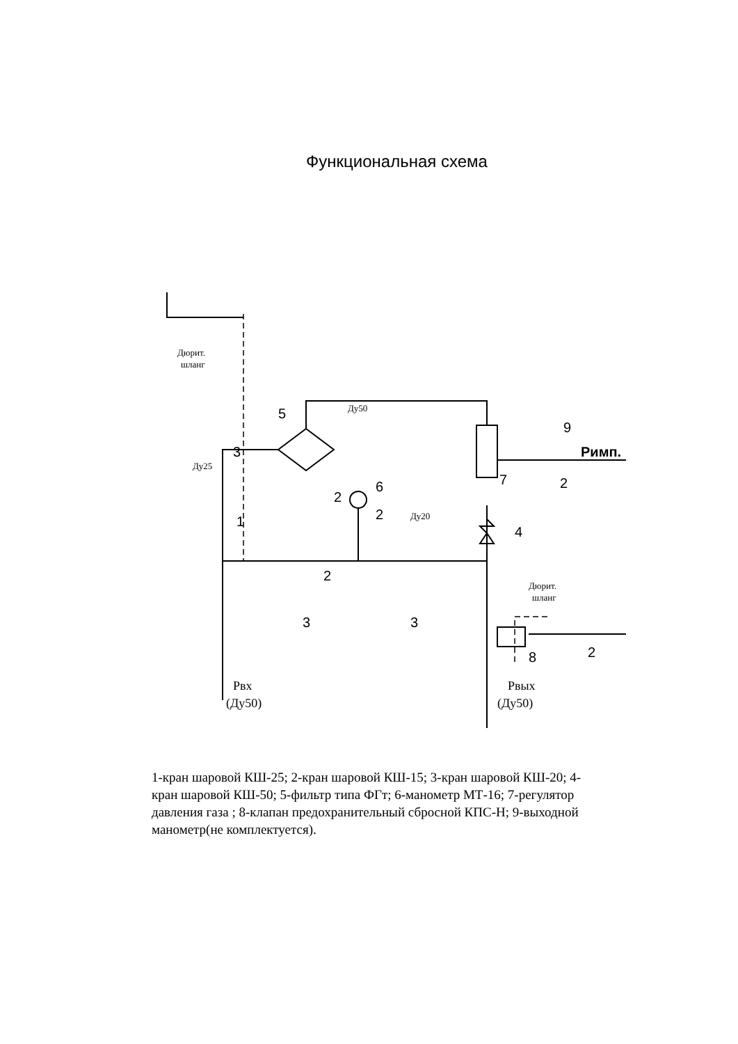Функциональная схема
5
6
7
3
1
4
3
3
8
2
2
9
2
2
2
Римп.
Дюрит.
шланг
Ду25
Ду50
Ду20
Дюрит.
шланг
Рвх
(Ду50)
Рвых
(Ду50)
1-кран шаровой КШ-25; 2-кран шаровой КШ-15; 3-кран шаровой КШ-20; 4-кран шаровой КШ-50; 5-фильтр типа ФГт; 6-манометр МТ-16; 7-регулятор давления газа ; 8-клапан предохранительный сбросной КПС-Н; 9-выходной манометр(не комплектуется).